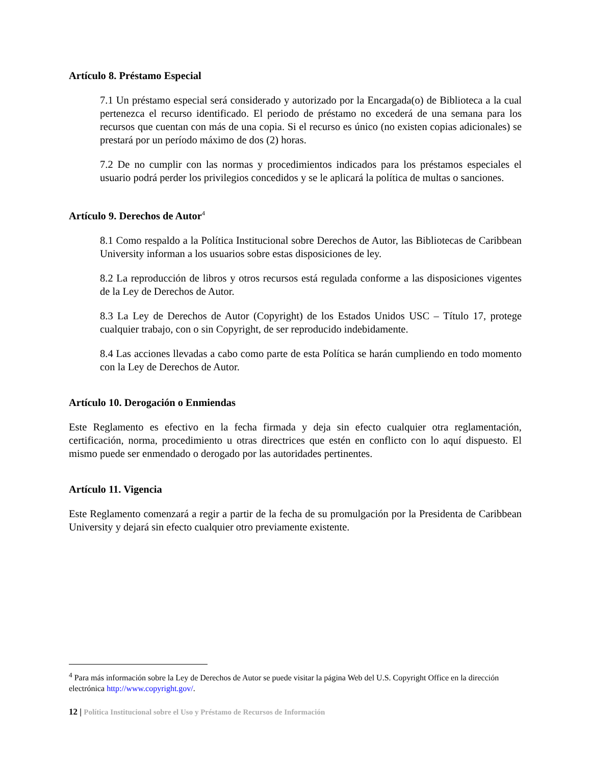Artículo 8. Préstamo Especial
7.1 Un préstamo especial será considerado y autorizado por la Encargada(o) de Biblioteca a la cual pertenezca el recurso identificado. El periodo de préstamo no excederá de una semana para los recursos que cuentan con más de una copia. Si el recurso es único (no existen copias adicionales) se prestará por un período máximo de dos (2) horas.
7.2 De no cumplir con las normas y procedimientos indicados para los préstamos especiales el usuario podrá perder los privilegios concedidos y se le aplicará la política de multas o sanciones.
Artículo 9. Derechos de Autor<sup>4</sup>
8.1 Como respaldo a la Política Institucional sobre Derechos de Autor, las Bibliotecas de Caribbean University informan a los usuarios sobre estas disposiciones de ley.
8.2 La reproducción de libros y otros recursos está regulada conforme a las disposiciones vigentes de la Ley de Derechos de Autor.
8.3 La Ley de Derechos de Autor (Copyright) de los Estados Unidos USC – Título 17, protege cualquier trabajo, con o sin Copyright, de ser reproducido indebidamente.
8.4 Las acciones llevadas a cabo como parte de esta Política se harán cumpliendo en todo momento con la Ley de Derechos de Autor.
Artículo 10. Derogación o Enmiendas
Este Reglamento es efectivo en la fecha firmada y deja sin efecto cualquier otra reglamentación, certificación, norma, procedimiento u otras directrices que estén en conflicto con lo aquí dispuesto. El mismo puede ser enmendado o derogado por las autoridades pertinentes.
Artículo 11. Vigencia
Este Reglamento comenzará a regir a partir de la fecha de su promulgación por la Presidenta de Caribbean University y dejará sin efecto cualquier otro previamente existente.
<sup>4</sup> Para más información sobre la Ley de Derechos de Autor se puede visitar la página Web del U.S. Copyright Office en la dirección electrónica http://www.copyright.gov/.
12 | Política Institucional sobre el Uso y Préstamo de Recursos de Información